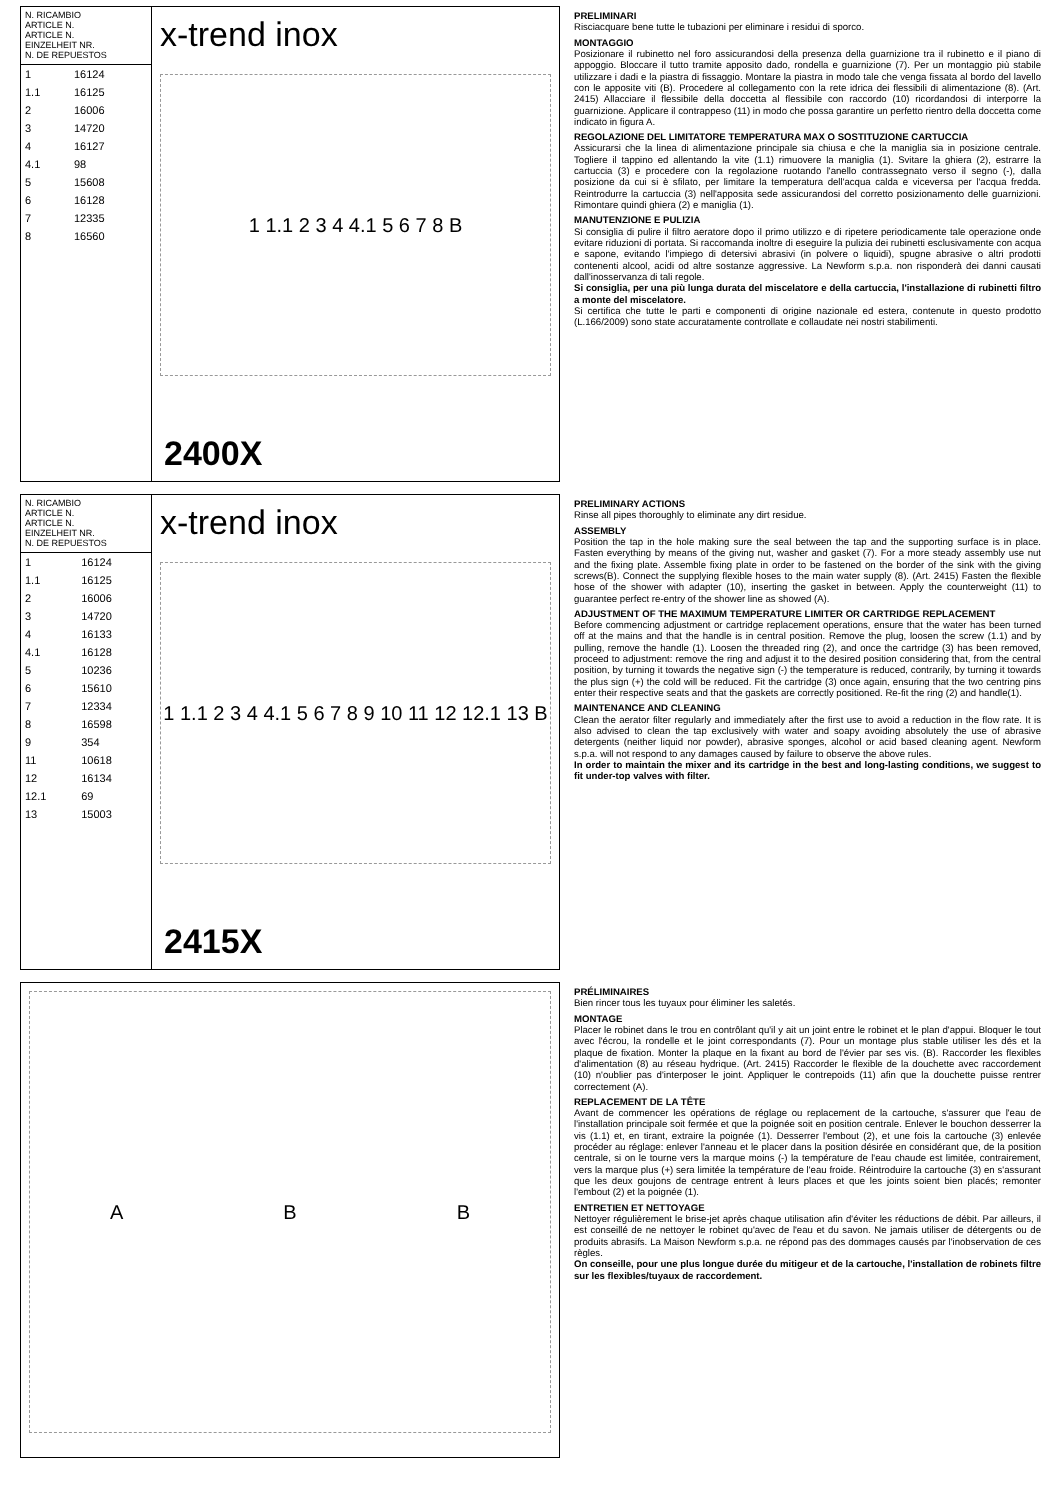| N. RICAMBIO ARTICLE N. ARTICLE N. EINZELHEIT NR. N. DE REPUESTOS |
| --- |
| 1 | 16124 |
| 1.1 | 16125 |
| 2 | 16006 |
| 3 | 14720 |
| 4 | 16127 |
| 4.1 | 98 |
| 5 | 15608 |
| 6 | 16128 |
| 7 | 12335 |
| 8 | 16560 |
x-trend inox
1 1.1 2 3 4 4.1 5 6 7 8 B
2400X
PRELIMINARI
Risciacquare bene tutte le tubazioni per eliminare i residui di sporco.
MONTAGGIO
Posizionare il rubinetto nel foro assicurandosi della presenza della guarnizione tra il rubinetto e il piano di appoggio. Bloccare il tutto tramite apposito dado, rondella e guarnizione (7). Per un montaggio più stabile utilizzare i dadi e la piastra di fissaggio. Montare la piastra in modo tale che venga fissata al bordo del lavello con le apposite viti (B). Procedere al collegamento con la rete idrica dei flessibili di alimentazione (8). (Art. 2415) Allacciare il flessibile della doccetta al flessibile con raccordo (10) ricordandosi di interporre la guarnizione. Applicare il contrappeso (11) in modo che possa garantire un perfetto rientro della doccetta come indicato in figura A.
REGOLAZIONE DEL LIMITATORE TEMPERATURA MAX O SOSTITUZIONE CARTUCCIA
Assicurarsi che la linea di alimentazione principale sia chiusa e che la maniglia sia in posizione centrale. Togliere il tappino ed allentando la vite (1.1) rimuovere la maniglia (1). Svitare la ghiera (2), estrarre la cartuccia (3) e procedere con la regolazione ruotando l'anello contrassegnato verso il segno (-), dalla posizione da cui si è sfilato, per limitare la temperatura dell'acqua calda e viceversa per l'acqua fredda. Reintrodurre la cartuccia (3) nell'apposita sede assicurandosi del corretto posizionamento delle guarnizioni. Rimontare quindi ghiera (2) e maniglia (1).
MANUTENZIONE E PULIZIA
Si consiglia di pulire il filtro aeratore dopo il primo utilizzo e di ripetere periodicamente tale operazione onde evitare riduzioni di portata. Si raccomanda inoltre di eseguire la pulizia dei rubinetti esclusivamente con acqua e sapone, evitando l'impiego di detersivi abrasivi (in polvere o liquidi), spugne abrasive o altri prodotti contenenti alcool, acidi od altre sostanze aggressive. La Newform s.p.a. non risponderà dei danni causati dall'inosservanza di tali regole.
Si consiglia, per una più lunga durata del miscelatore e della cartuccia, l'installazione di rubinetti filtro a monte del miscelatore.
Si certifica che tutte le parti e componenti di origine nazionale ed estera, contenute in questo prodotto (L.166/2009) sono state accuratamente controllate e collaudate nei nostri stabilimenti.
| N. RICAMBIO ARTICLE N. ARTICLE N. EINZELHEIT NR. N. DE REPUESTOS |
| --- |
| 1 | 16124 |
| 1.1 | 16125 |
| 2 | 16006 |
| 3 | 14720 |
| 4 | 16133 |
| 4.1 | 16128 |
| 5 | 10236 |
| 6 | 15610 |
| 7 | 12334 |
| 8 | 16598 |
| 9 | 354 |
| 11 | 10618 |
| 12 | 16134 |
| 12.1 | 69 |
| 13 | 15003 |
x-trend inox
1 1.1 2 3 4 4.1 5 6 7 8 9 10 11 12 12.1 13 B
2415X
PRELIMINARY ACTIONS
Rinse all pipes thoroughly to eliminate any dirt residue.
ASSEMBLY
Position the tap in the hole making sure the seal between the tap and the supporting surface is in place. Fasten everything by means of the giving nut, washer and gasket (7). For a more steady assembly use nut and the fixing plate. Assemble fixing plate in order to be fastened on the border of the sink with the giving screws(B). Connect the supplying flexible hoses to the main water supply (8). (Art. 2415) Fasten the flexible hose of the shower with adapter (10), inserting the gasket in between. Apply the counterweight (11) to guarantee perfect re-entry of the shower line as showed (A).
ADJUSTMENT OF THE MAXIMUM TEMPERATURE LIMITER OR CARTRIDGE REPLACEMENT
Before commencing adjustment or cartridge replacement operations, ensure that the water has been turned off at the mains and that the handle is in central position. Remove the plug, loosen the screw (1.1) and by pulling, remove the handle (1). Loosen the threaded ring (2), and once the cartridge (3) has been removed, proceed to adjustment: remove the ring and adjust it to the desired position considering that, from the central position, by turning it towards the negative sign (-) the temperature is reduced, contrarily, by turning it towards the plus sign (+) the cold will be reduced. Fit the cartridge (3) once again, ensuring that the two centring pins enter their respective seats and that the gaskets are correctly positioned. Re-fit the ring (2) and handle(1).
MAINTENANCE AND CLEANING
Clean the aerator filter regularly and immediately after the first use to avoid a reduction in the flow rate. It is also advised to clean the tap exclusively with water and soapy avoiding absolutely the use of abrasive detergents (neither liquid nor powder), abrasive sponges, alcohol or acid based cleaning agent. Newform s.p.a. will not respond to any damages caused by failure to observe the above rules.
In order to maintain the mixer and its cartridge in the best and long-lasting conditions, we suggest to fit under-top valves with filter.
A B B
PRÉLIMINAIRES
Bien rincer tous les tuyaux pour éliminer les saletés.
MONTAGE
Placer le robinet dans le trou en contrôlant qu'il y ait un joint entre le robinet et le plan d'appui. Bloquer le tout avec l'écrou, la rondelle et le joint correspondants (7). Pour un montage plus stable utiliser les dés et la plaque de fixation. Monter la plaque en la fixant au bord de l'évier par ses vis. (B). Raccorder les flexibles d'alimentation (8) au réseau hydrique. (Art. 2415) Raccorder le flexible de la douchette avec raccordement (10) n'oublier pas d'interposer le joint. Appliquer le contrepoids (11) afin que la douchette puisse rentrer correctement (A).
REPLACEMENT DE LA TÊTE
Avant de commencer les opérations de réglage ou replacement de la cartouche, s'assurer que l'eau de l'installation principale soit fermée et que la poignée soit en position centrale. Enlever le bouchon desserrer la vis (1.1) et, en tirant, extraire la poignée (1). Desserrer l'embout (2), et une fois la cartouche (3) enlevée procéder au réglage: enlever l'anneau et le placer dans la position désirée en considérant que, de la position centrale, si on le tourne vers la marque moins (-) la température de l'eau chaude est limitée, contrairement, vers la marque plus (+) sera limitée la température de l'eau froide. Réintroduire la cartouche (3) en s'assurant que les deux goujons de centrage entrent à leurs places et que les joints soient bien placés; remonter l'embout (2) et la poignée (1).
ENTRETIEN ET NETTOYAGE
Nettoyer régulièrement le brise-jet après chaque utilisation afin d'éviter les réductions de débit. Par ailleurs, il est conseillé de ne nettoyer le robinet qu'avec de l'eau et du savon. Ne jamais utiliser de détergents ou de produits abrasifs. La Maison Newform s.p.a. ne répond pas des dommages causés par l'inobservation de ces règles.
On conseille, pour une plus longue durée du mitigeur et de la cartouche, l'installation de robinets filtre sur les flexibles/tuyaux de raccordement.